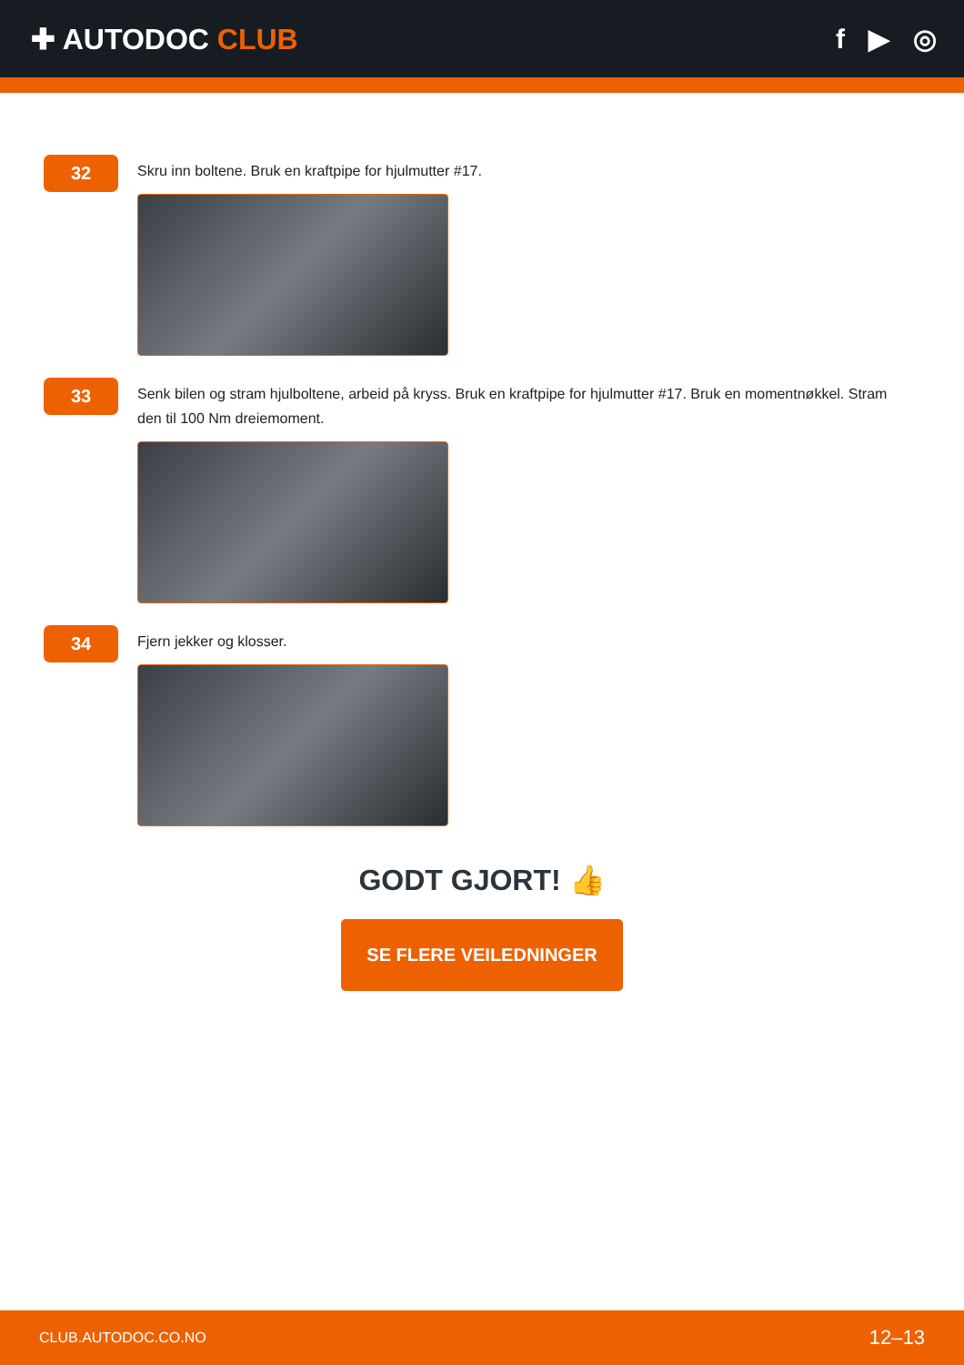✚ AUTODOC CLUB f ▶ ◎
32
Skru inn boltene. Bruk en kraftpipe for hjulmutter #17.
33
Senk bilen og stram hjulboltene, arbeid på kryss. Bruk en kraftpipe for hjulmutter #17. Bruk en momentnøkkel. Stram den til 100 Nm dreiemoment.
34
Fjern jekker og klosser.
GODT GJORT! 👍
SE FLERE VEILEDNINGER
CLUB.AUTODOC.CO.NO 12–13